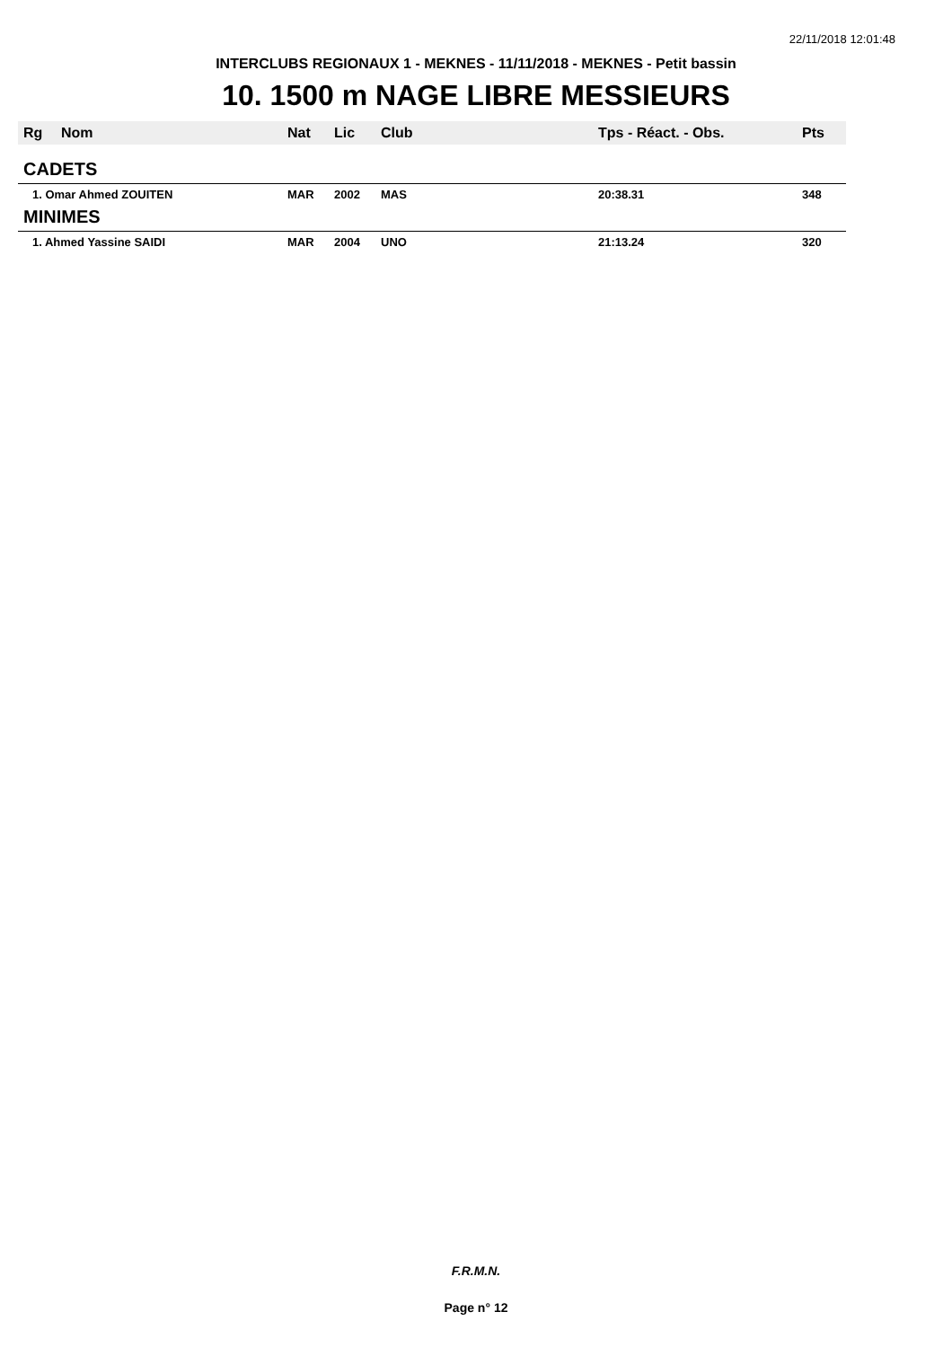22/11/2018 12:01:48
INTERCLUBS REGIONAUX 1 - MEKNES - 11/11/2018 - MEKNES - Petit bassin
10. 1500 m NAGE LIBRE MESSIEURS
| Rg | Nom | Nat | Lic | Club | Tps - Réact. - Obs. | Pts |
| --- | --- | --- | --- | --- | --- | --- |
| CADETS | | | | | | |
| 1. Omar Ahmed ZOUITEN | | MAR | 2002 | MAS | 20:38.31 | 348 |
| MINIMES | | | | | | |
| 1. Ahmed Yassine SAIDI | | MAR | 2004 | UNO | 21:13.24 | 320 |
F.R.M.N.
Page n° 12